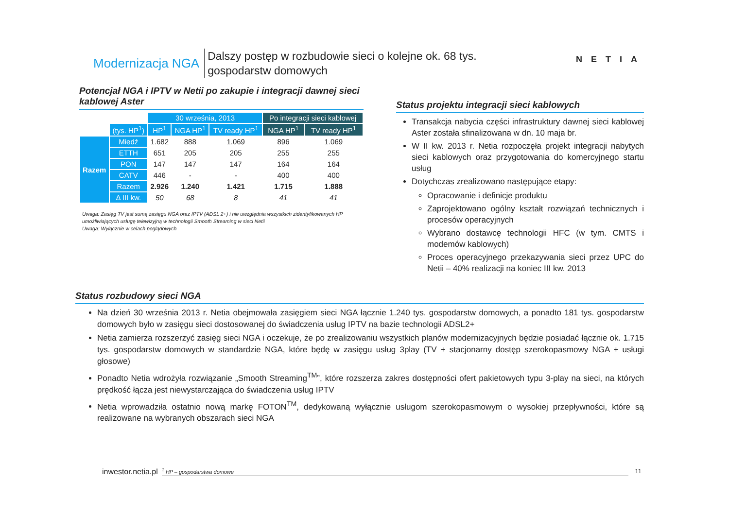Modernizacja NGA Dalszy postęp w rozbudowie sieci o kolejne ok. 68 tys.
gospodarstw domowych
NETIA
Potencjał NGA i IPTV w Netii po zakupie i integracji dawnej sieci kablowej Aster
| | | 30 września, 2013 | | | Po integracji sieci kablowej | |
| | (tys. HP<sup>1</sup>) | HP<sup>1</sup> | NGA HP<sup>1</sup> | TV ready HP<sup>1</sup> | NGA HP<sup>1</sup> | TV ready HP<sup>1</sup> |
| Razem | Miedź | 1.682 | 888 | 1.069 | 896 | 1.069 |
| | ETTH | 651 | 205 | 205 | 255 | 255 |
| | PON | 147 | 147 | 147 | 164 | 164 |
| | CATV | 446 | - | - | 400 | 400 |
| | Razem | 2.926 | 1.240 | 1.421 | 1.715 | 1.888 |
| | Δ III kw. | 50 | 68 | 8 | 41 | 41 |
Uwaga: Zasięg TV jest sumą zasięgu NGA oraz IPTV (ADSL 2+) i nie uwzględnia wszystkich zidentyfikowanych HP umożliwiających usługę telewizyjną w technologii Smooth Streaming w sieci Netii
Uwaga: Wyłącznie w celach poglądowych
Status projektu integracji sieci kablowych
Transakcja nabycia części infrastruktury dawnej sieci kablowej Aster została sfinalizowana w dn. 10 maja br.
W II kw. 2013 r. Netia rozpoczęła projekt integracji nabytych sieci kablowych oraz przygotowania do komercyjnego startu usług
Dotychczas zrealizowano następujące etapy:
Opracowanie i definicje produktu
Zaprojektowano ogólny kształt rozwiązań technicznych i procesów operacyjnych
Wybrano dostawcę technologii HFC (w tym. CMTS i modemów kablowych)
Proces operacyjnego przekazywania sieci przez UPC do Netii – 40% realizacji na koniec III kw. 2013
Status rozbudowy sieci NGA
Na dzień 30 września 2013 r. Netia obejmowała zasięgiem sieci NGA łącznie 1.240 tys. gospodarstw domowych, a ponadto 181 tys. gospodarstw domowych było w zasięgu sieci dostosowanej do świadczenia usług IPTV na bazie technologii ADSL2+
Netia zamierza rozszerzyć zasięg sieci NGA i oczekuje, że po zrealizowaniu wszystkich planów modernizacyjnych będzie posiadać łącznie ok. 1.715 tys. gospodarstw domowych w standardzie NGA, które będę w zasięgu usług 3play (TV + stacjonarny dostęp szerokopasmowy NGA + usługi głosowe)
Ponadto Netia wdrożyła rozwiązanie „Smooth Streaming<sup>TM</sup>”, które rozszerza zakres dostępności ofert pakietowych typu 3-play na sieci, na których prędkość łącza jest niewystarczająca do świadczenia usług IPTV
Netia wprowadziła ostatnio nową markę FOTON<sup>TM</sup>, dedykowaną wyłącznie usługom szerokopasmowym o wysokiej przepływności, które są realizowane na wybranych obszarach sieci NGA
inwestor.netia.pl <sup>1</sup> HP – gospodarstwa domowe 11